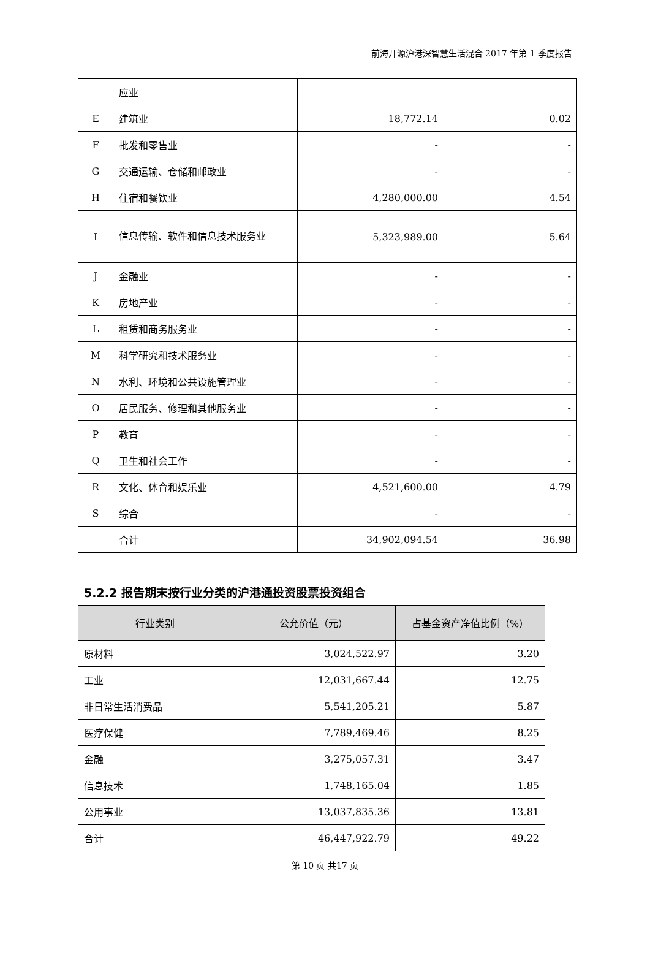前海开源沪港深智慧生活混合 2017 年第 1 季度报告
| | 应业 | | |
| E | 建筑业 | 18,772.14 | 0.02 |
| F | 批发和零售业 | - | - |
| G | 交通运输、仓储和邮政业 | - | - |
| H | 住宿和餐饮业 | 4,280,000.00 | 4.54 |
| I | 信息传输、软件和信息技术服务业 | 5,323,989.00 | 5.64 |
| J | 金融业 | - | - |
| K | 房地产业 | - | - |
| L | 租赁和商务服务业 | - | - |
| M | 科学研究和技术服务业 | - | - |
| N | 水利、环境和公共设施管理业 | - | - |
| O | 居民服务、修理和其他服务业 | - | - |
| P | 教育 | - | - |
| Q | 卫生和社会工作 | - | - |
| R | 文化、体育和娱乐业 | 4,521,600.00 | 4.79 |
| S | 综合 | - | - |
| | 合计 | 34,902,094.54 | 36.98 |
5.2.2 报告期末按行业分类的沪港通投资股票投资组合
| 行业类别 | 公允价值（元） | 占基金资产净值比例（%） |
| --- | --- | --- |
| 原材料 | 3,024,522.97 | 3.20 |
| 工业 | 12,031,667.44 | 12.75 |
| 非日常生活消费品 | 5,541,205.21 | 5.87 |
| 医疗保健 | 7,789,469.46 | 8.25 |
| 金融 | 3,275,057.31 | 3.47 |
| 信息技术 | 1,748,165.04 | 1.85 |
| 公用事业 | 13,037,835.36 | 13.81 |
| 合计 | 46,447,922.79 | 49.22 |
第 10 页 共17 页